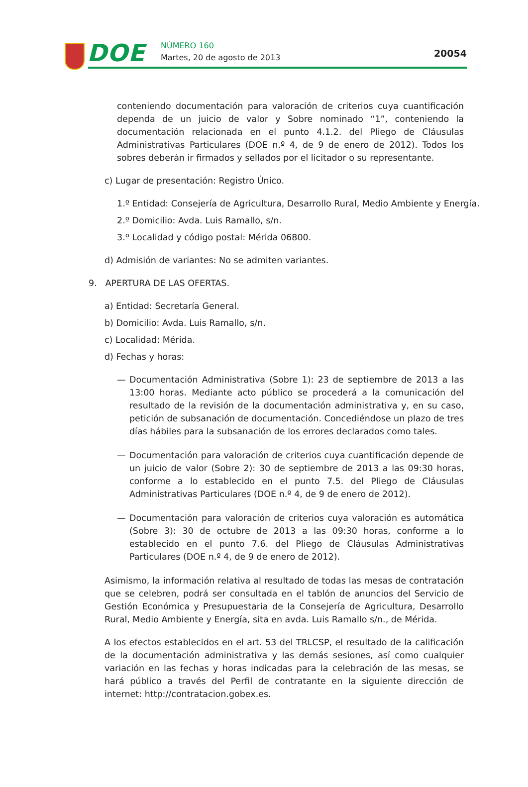DOE NÚMERO 160
Martes, 20 de agosto de 2013 20054
conteniendo documentación para valoración de criterios cuya cuantificación dependa de un juicio de valor y Sobre nominado “1”, conteniendo la documentación relacionada en el punto 4.1.2. del Pliego de Cláusulas Administrativas Particulares (DOE n.º 4, de 9 de enero de 2012). Todos los sobres deberán ir firmados y sellados por el licitador o su representante.
c) Lugar de presentación: Registro Único.
1.º Entidad: Consejería de Agricultura, Desarrollo Rural, Medio Ambiente y Energía.
2.º Domicilio: Avda. Luis Ramallo, s/n.
3.º Localidad y código postal: Mérida 06800.
d) Admisión de variantes: No se admiten variantes.
9. APERTURA DE LAS OFERTAS.
a) Entidad: Secretaría General.
b) Domicilio: Avda. Luis Ramallo, s/n.
c) Localidad: Mérida.
d) Fechas y horas:
— Documentación Administrativa (Sobre 1): 23 de septiembre de 2013 a las 13:00 horas. Mediante acto público se procederá a la comunicación del resultado de la revisión de la documentación administrativa y, en su caso, petición de subsanación de documentación. Concediéndose un plazo de tres días hábiles para la subsanación de los errores declarados como tales.
— Documentación para valoración de criterios cuya cuantificación depende de un juicio de valor (Sobre 2): 30 de septiembre de 2013 a las 09:30 horas, conforme a lo establecido en el punto 7.5. del Pliego de Cláusulas Administrativas Particulares (DOE n.º 4, de 9 de enero de 2012).
— Documentación para valoración de criterios cuya valoración es automática (Sobre 3): 30 de octubre de 2013 a las 09:30 horas, conforme a lo establecido en el punto 7.6. del Pliego de Cláusulas Administrativas Particulares (DOE n.º 4, de 9 de enero de 2012).
Asimismo, la información relativa al resultado de todas las mesas de contratación que se celebren, podrá ser consultada en el tablón de anuncios del Servicio de Gestión Económica y Presupuestaria de la Consejería de Agricultura, Desarrollo Rural, Medio Ambiente y Energía, sita en avda. Luis Ramallo s/n., de Mérida.
A los efectos establecidos en el art. 53 del TRLCSP, el resultado de la calificación de la documentación administrativa y las demás sesiones, así como cualquier variación en las fechas y horas indicadas para la celebración de las mesas, se hará público a través del Perfil de contratante en la siguiente dirección de internet: http://contratacion.gobex.es.